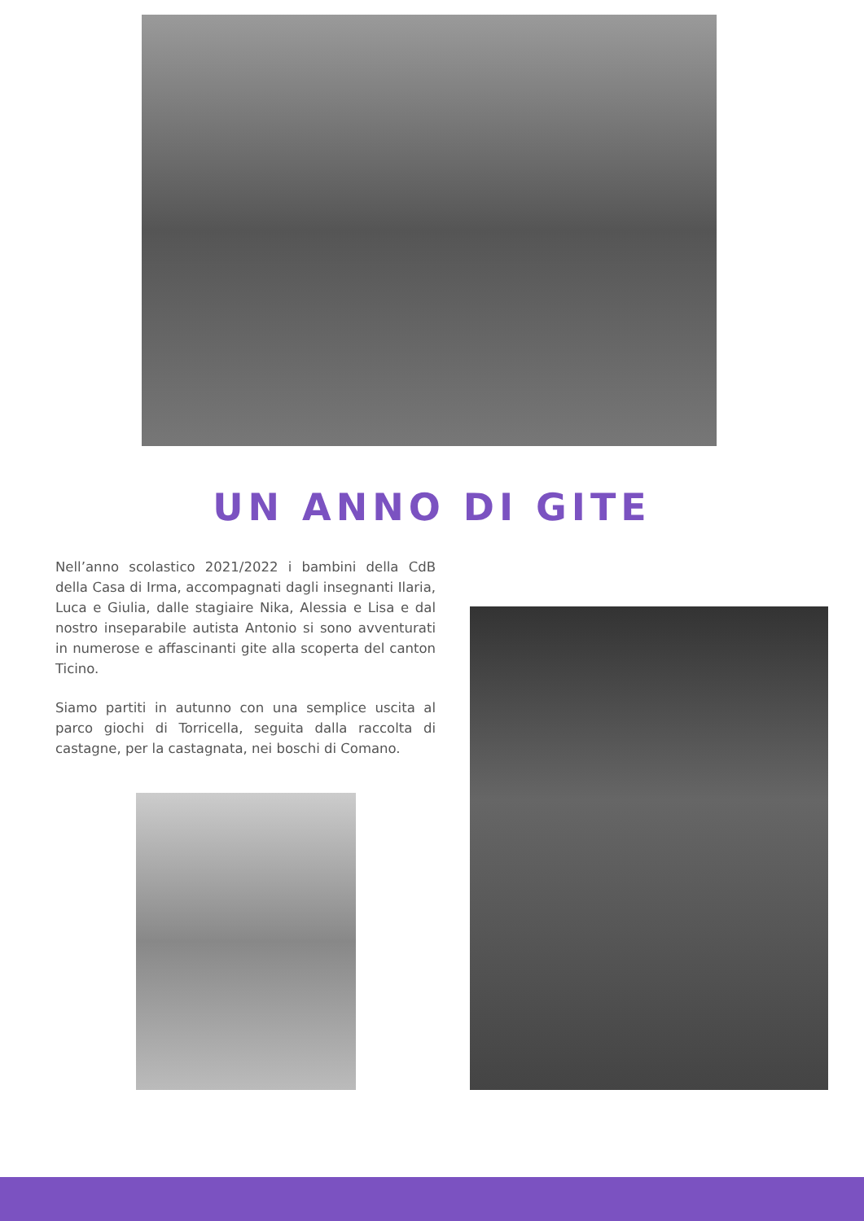UN ANNO DI GITE
Nell’anno scolastico 2021/2022 i bambini della CdB della Casa di Irma, accompagnati dagli insegnanti Ilaria, Luca e Giulia, dalle stagiaire Nika, Alessia e Lisa e dal nostro inseparabile autista Antonio si sono avventurati in numerose e affascinanti gite alla scoperta del canton Ticino.
Siamo partiti in autunno con una semplice uscita al parco giochi di Torricella, seguita dalla raccolta di castagne, per la castagnata, nei boschi di Comano.